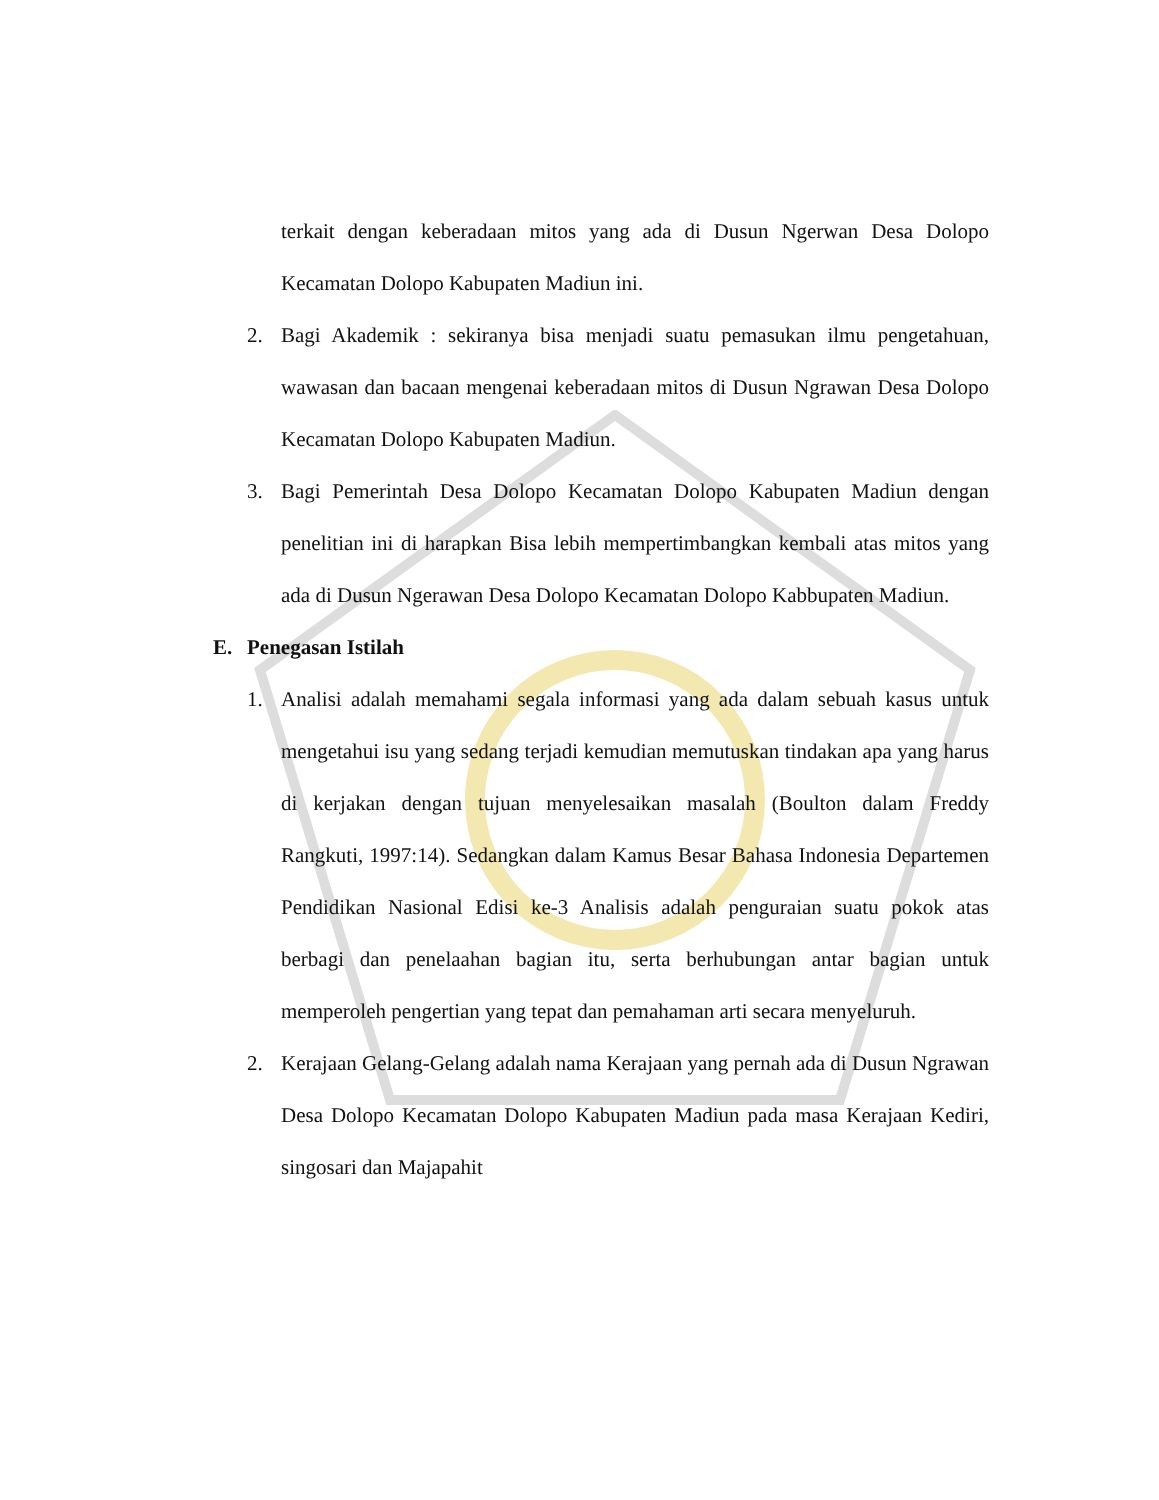terkait dengan keberadaan mitos yang ada di Dusun Ngerwan Desa Dolopo Kecamatan Dolopo Kabupaten Madiun ini.
2. Bagi Akademik : sekiranya bisa menjadi suatu pemasukan ilmu pengetahuan, wawasan dan bacaan mengenai keberadaan mitos di Dusun Ngrawan Desa Dolopo Kecamatan Dolopo Kabupaten Madiun.
3. Bagi Pemerintah Desa Dolopo Kecamatan Dolopo Kabupaten Madiun dengan penelitian ini di harapkan Bisa lebih mempertimbangkan kembali atas mitos yang ada di Dusun Ngerawan Desa Dolopo Kecamatan Dolopo Kabbupaten Madiun.
E. Penegasan Istilah
1. Analisi adalah memahami segala informasi yang ada dalam sebuah kasus untuk mengetahui isu yang sedang terjadi kemudian memutuskan tindakan apa yang harus di kerjakan dengan tujuan menyelesaikan masalah (Boulton dalam Freddy Rangkuti, 1997:14). Sedangkan dalam Kamus Besar Bahasa Indonesia Departemen Pendidikan Nasional Edisi ke-3 Analisis adalah penguraian suatu pokok atas berbagi dan penelaahan bagian itu, serta berhubungan antar bagian untuk memperoleh pengertian yang tepat dan pemahaman arti secara menyeluruh.
2. Kerajaan Gelang-Gelang adalah nama Kerajaan yang pernah ada di Dusun Ngrawan Desa Dolopo Kecamatan Dolopo Kabupaten Madiun pada masa Kerajaan Kediri, singosari dan Majapahit